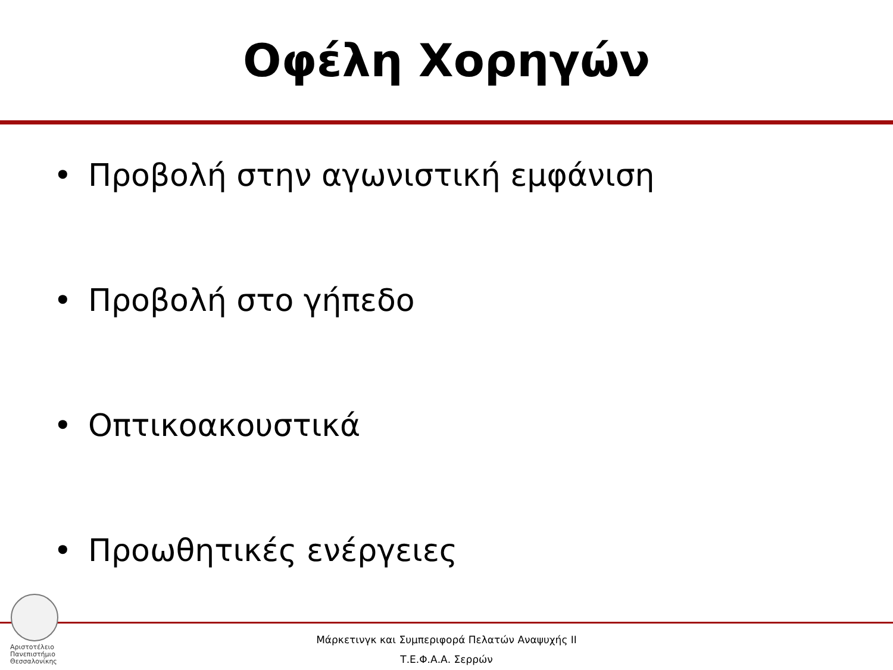Οφέλη Χορηγών
• Προβολή στην αγωνιστική εμφάνιση
• Προβολή στο γήπεδο
• Οπτικοακουστικά
• Προωθητικές ενέργειες
Αριστοτέλειο
Πανεπιστήμιο
Θεσσαλονίκης
Μάρκετινγκ και Συμπεριφορά Πελατών Αναψυχής ΙΙ
Τ.Ε.Φ.Α.Α. Σερρών